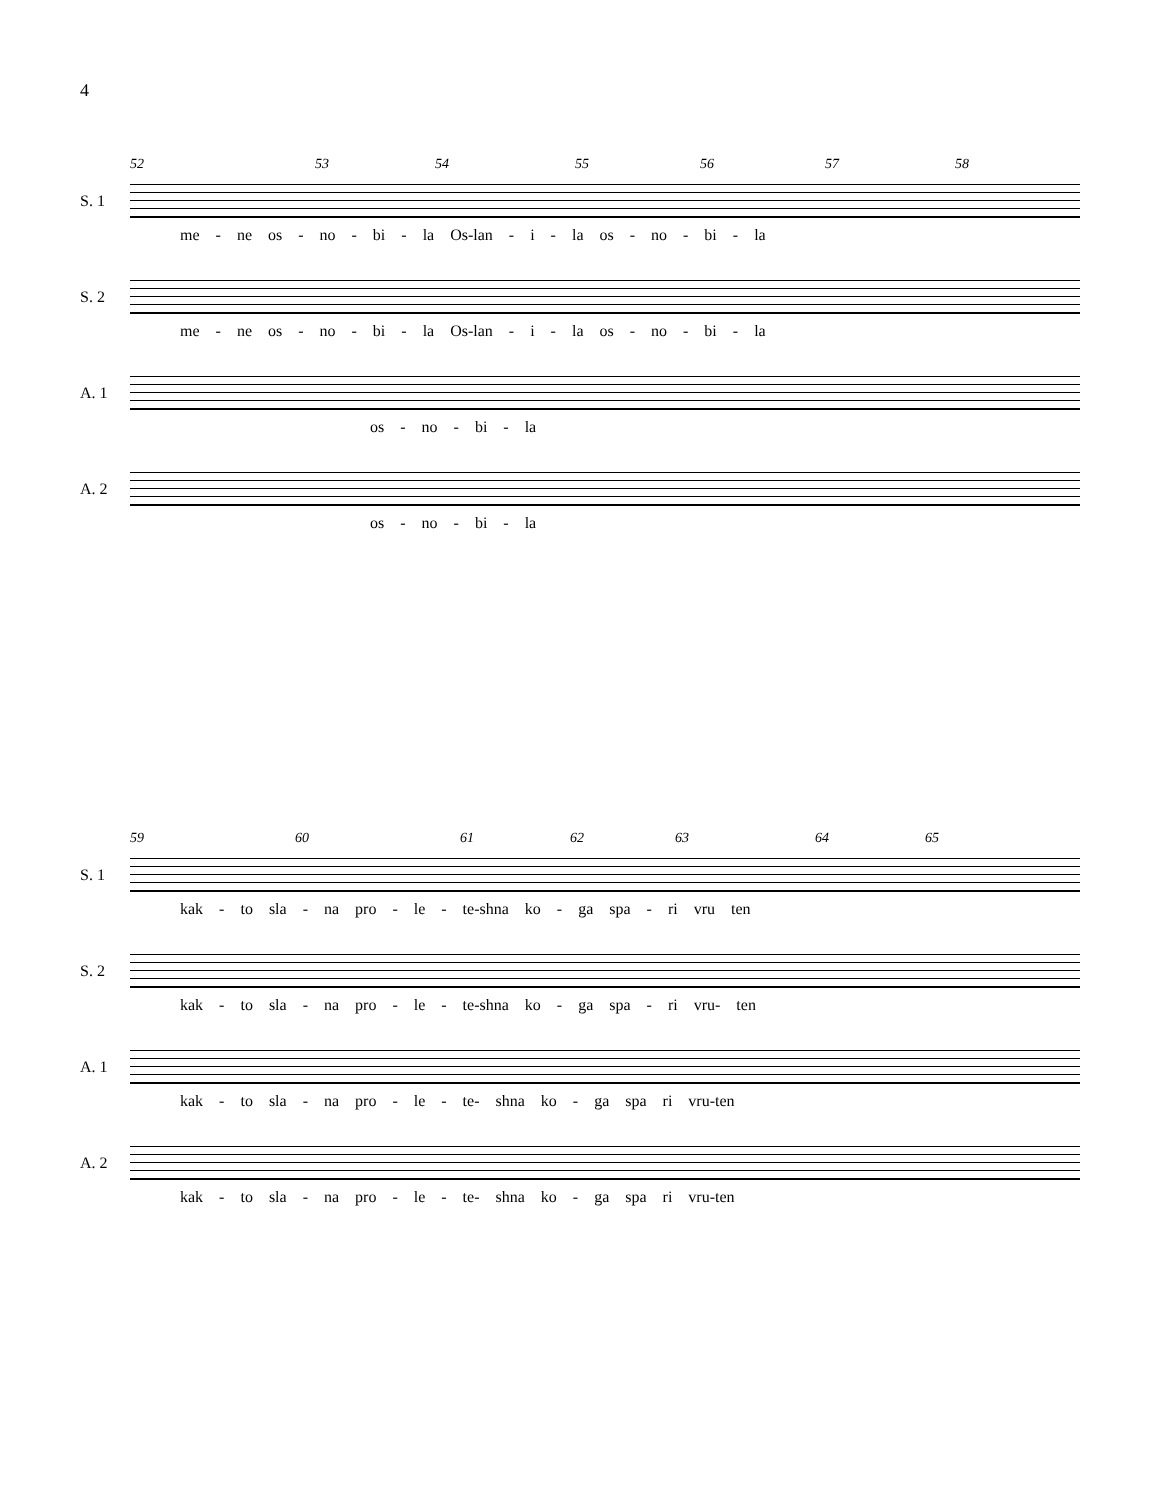4
52 53 54 55 56 57 58
S. 1
me - ne os - no - bi - la Os-lan - i - la os - no - bi - la
S. 2
me - ne os - no - bi - la Os-lan - i - la os - no - bi - la
A. 1
os - no - bi - la
A. 2
os - no - bi - la
59 60 61 62 63 64 65
S. 1
kak - to sla - na pro - le - te-shna ko - ga spa - ri vru ten
S. 2
kak - to sla - na pro - le - te-shna ko - ga spa - ri vru- ten
A. 1
kak - to sla - na pro - le - te- shna ko - ga spa ri vru-ten
A. 2
kak - to sla - na pro - le - te- shna ko - ga spa ri vru-ten